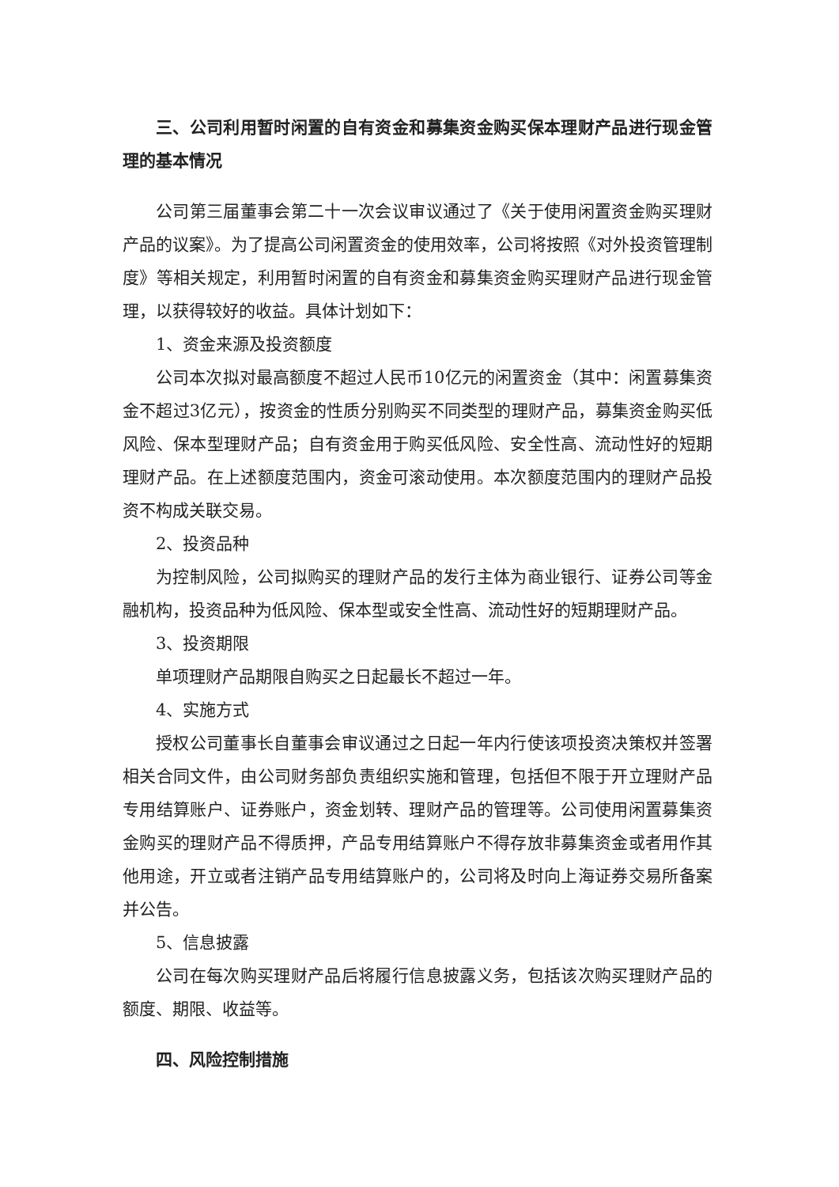三、公司利用暂时闲置的自有资金和募集资金购买保本理财产品进行现金管理的基本情况
公司第三届董事会第二十一次会议审议通过了《关于使用闲置资金购买理财产品的议案》。为了提高公司闲置资金的使用效率，公司将按照《对外投资管理制度》等相关规定，利用暂时闲置的自有资金和募集资金购买理财产品进行现金管理，以获得较好的收益。具体计划如下：
1、资金来源及投资额度
公司本次拟对最高额度不超过人民币10亿元的闲置资金（其中：闲置募集资金不超过3亿元），按资金的性质分别购买不同类型的理财产品，募集资金购买低风险、保本型理财产品；自有资金用于购买低风险、安全性高、流动性好的短期理财产品。在上述额度范围内，资金可滚动使用。本次额度范围内的理财产品投资不构成关联交易。
2、投资品种
为控制风险，公司拟购买的理财产品的发行主体为商业银行、证券公司等金融机构，投资品种为低风险、保本型或安全性高、流动性好的短期理财产品。
3、投资期限
单项理财产品期限自购买之日起最长不超过一年。
4、实施方式
授权公司董事长自董事会审议通过之日起一年内行使该项投资决策权并签署相关合同文件，由公司财务部负责组织实施和管理，包括但不限于开立理财产品专用结算账户、证券账户，资金划转、理财产品的管理等。公司使用闲置募集资金购买的理财产品不得质押，产品专用结算账户不得存放非募集资金或者用作其他用途，开立或者注销产品专用结算账户的，公司将及时向上海证券交易所备案并公告。
5、信息披露
公司在每次购买理财产品后将履行信息披露义务，包括该次购买理财产品的额度、期限、收益等。
四、风险控制措施